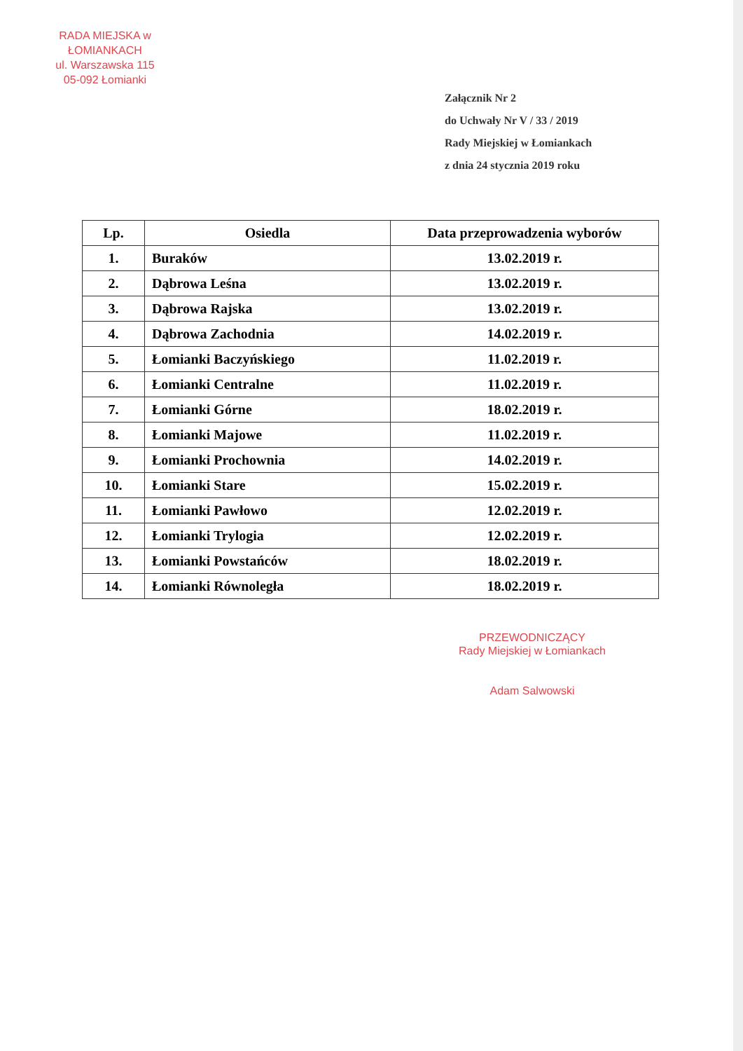RADA MIEJSKA w ŁOMIANKACH
ul. Warszawska 115
05-092 Łomianki
Załącznik Nr 2
do Uchwały Nr V / 33 / 2019
Rady Miejskiej w Łomiankach
z dnia 24 stycznia 2019 roku
| Lp. | Osiedla | Data przeprowadzenia wyborów |
| --- | --- | --- |
| 1. | Buraków | 13.02.2019 r. |
| 2. | Dąbrowa Leśna | 13.02.2019 r. |
| 3. | Dąbrowa Rajska | 13.02.2019 r. |
| 4. | Dąbrowa Zachodnia | 14.02.2019 r. |
| 5. | Łomianki Baczyńskiego | 11.02.2019 r. |
| 6. | Łomianki Centralne | 11.02.2019 r. |
| 7. | Łomianki Górne | 18.02.2019 r. |
| 8. | Łomianki Majowe | 11.02.2019 r. |
| 9. | Łomianki Prochownia | 14.02.2019 r. |
| 10. | Łomianki Stare | 15.02.2019 r. |
| 11. | Łomianki Pawłowo | 12.02.2019 r. |
| 12. | Łomianki Trylogia | 12.02.2019 r. |
| 13. | Łomianki Powstańców | 18.02.2019 r. |
| 14. | Łomianki Równoległa | 18.02.2019 r. |
PRZEWODNICZĄCY
Rady Miejskiej w Łomiankach
Adam Salwowski